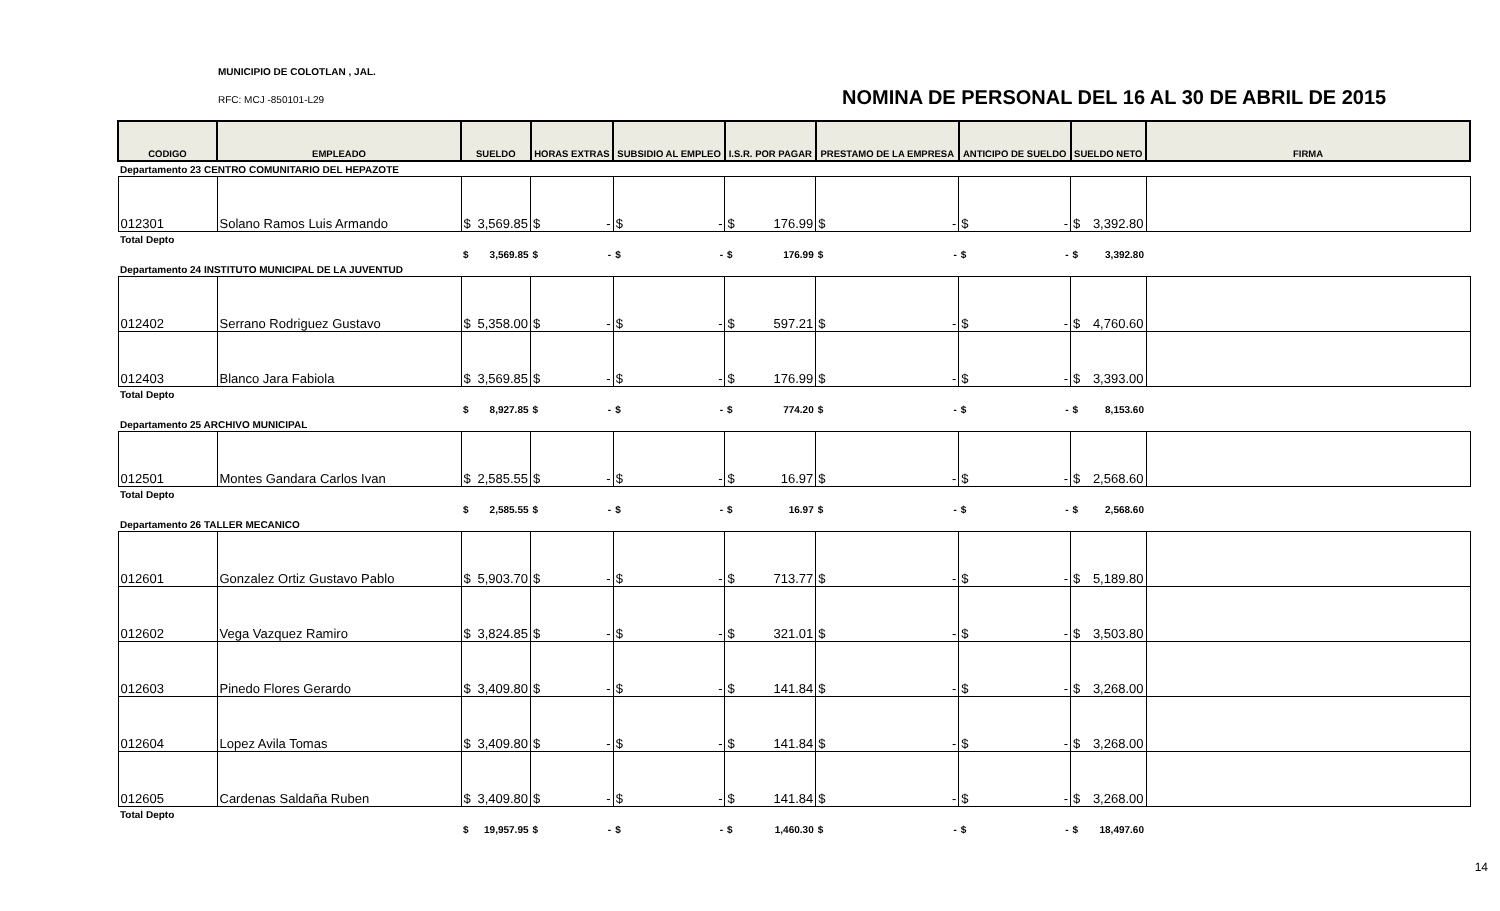MUNICIPIO DE COLOTLAN , JAL.
RFC: MCJ -850101-L29
NOMINA DE PERSONAL DEL 16 AL 30 DE ABRIL DE 2015
| CODIGO | EMPLEADO | SUELDO | | HORAS EXTRAS | | SUBSIDIO AL EMPLEO | | I.S.R. POR PAGAR | | PRESTAMO DE LA EMPRESA | | ANTICIPO DE SUELDO | | SUELDO NETO | | FIRMA |
| --- | --- | --- | --- | --- | --- | --- | --- | --- | --- | --- | --- | --- | --- | --- | --- | --- |
| Departamento 23 CENTRO COMUNITARIO DEL HEPAZOTE | | | | | | | | | | | | | | | | |
| 012301 | Solano Ramos Luis Armando | $ | 3,569.85 | $ | - | $ | - | $ | 176.99 | $ | - | $ | - | $ | 3,392.80 | |
| Total Depto | | | | | | | | | | | | | | | | |
| | | $ | 3,569.85 | $ | - | $ | - | $ | 176.99 | $ | - | $ | - | $ | 3,392.80 | |
| Departamento 24 INSTITUTO MUNICIPAL DE LA JUVENTUD | | | | | | | | | | | | | | | | |
| 012402 | Serrano Rodriguez Gustavo | $ | 5,358.00 | $ | - | $ | - | $ | 597.21 | $ | - | $ | - | $ | 4,760.60 | |
| 012403 | Blanco Jara Fabiola | $ | 3,569.85 | $ | - | $ | - | $ | 176.99 | $ | - | $ | - | $ | 3,393.00 | |
| Total Depto | | | | | | | | | | | | | | | | |
| | | $ | 8,927.85 | $ | - | $ | - | $ | 774.20 | $ | - | $ | - | $ | 8,153.60 | |
| Departamento 25 ARCHIVO MUNICIPAL | | | | | | | | | | | | | | | | |
| 012501 | Montes Gandara Carlos Ivan | $ | 2,585.55 | $ | - | $ | - | $ | 16.97 | $ | - | $ | - | $ | 2,568.60 | |
| Total Depto | | | | | | | | | | | | | | | | |
| | | $ | 2,585.55 | $ | - | $ | - | $ | 16.97 | $ | - | $ | - | $ | 2,568.60 | |
| Departamento 26 TALLER MECANICO | | | | | | | | | | | | | | | | |
| 012601 | Gonzalez Ortiz Gustavo Pablo | $ | 5,903.70 | $ | - | $ | - | $ | 713.77 | $ | - | $ | - | $ | 5,189.80 | |
| 012602 | Vega Vazquez Ramiro | $ | 3,824.85 | $ | - | $ | - | $ | 321.01 | $ | - | $ | - | $ | 3,503.80 | |
| 012603 | Pinedo Flores Gerardo | $ | 3,409.80 | $ | - | $ | - | $ | 141.84 | $ | - | $ | - | $ | 3,268.00 | |
| 012604 | Lopez Avila Tomas | $ | 3,409.80 | $ | - | $ | - | $ | 141.84 | $ | - | $ | - | $ | 3,268.00 | |
| 012605 | Cardenas Saldaña Ruben | $ | 3,409.80 | $ | - | $ | - | $ | 141.84 | $ | - | $ | - | $ | 3,268.00 | |
| Total Depto | | | | | | | | | | | | | | | | |
| | | $ | 19,957.95 | $ | - | $ | - | $ | 1,460.30 | $ | - | $ | - | $ | 18,497.60 | |
14